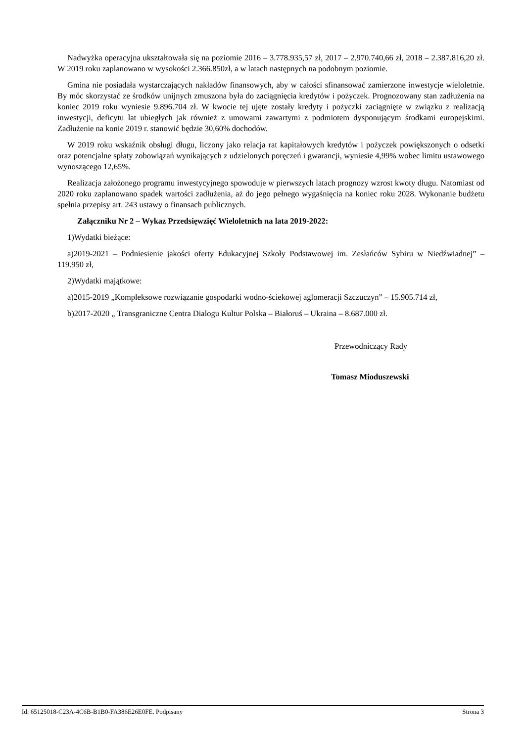Nadwyżka operacyjna ukształtowała się na poziomie 2016 – 3.778.935,57 zł, 2017 – 2.970.740,66 zł, 2018 – 2.387.816,20 zł. W 2019 roku zaplanowano w wysokości 2.366.850zł, a w latach następnych na podobnym poziomie.
Gmina nie posiadała wystarczających nakładów finansowych, aby w całości sfinansować zamierzone inwestycje wieloletnie. By móc skorzystać ze środków unijnych zmuszona była do zaciągnięcia kredytów i pożyczek. Prognozowany stan zadłużenia na koniec 2019 roku wyniesie 9.896.704 zł. W kwocie tej ujęte zostały kredyty i pożyczki zaciągnięte w związku z realizacją inwestycji, deficytu lat ubiegłych jak również z umowami zawartymi z podmiotem dysponującym środkami europejskimi. Zadłużenie na konie 2019 r. stanowić będzie 30,60% dochodów.
W 2019 roku wskaźnik obsługi długu, liczony jako relacja rat kapitałowych kredytów i pożyczek powiększonych o odsetki oraz potencjalne spłaty zobowiązań wynikających z udzielonych poręczeń i gwarancji, wyniesie 4,99% wobec limitu ustawowego wynoszącego 12,65%.
Realizacja założonego programu inwestycyjnego spowoduje w pierwszych latach prognozy wzrost kwoty długu. Natomiast od 2020 roku zaplanowano spadek wartości zadłużenia, aż do jego pełnego wygaśnięcia na koniec roku 2028. Wykonanie budżetu spełnia przepisy art. 243 ustawy o finansach publicznych.
Załączniku Nr 2 – Wykaz Przedsięwzięć Wieloletnich na lata 2019-2022:
1)Wydatki bieżące:
a)2019-2021 – Podniesienie jakości oferty Edukacyjnej Szkoły Podstawowej im. Zesłańców Sybiru w Niedźwiadnej” – 119.950 zł,
2)Wydatki majątkowe:
a)2015-2019 „Kompleksowe rozwiązanie gospodarki wodno-ściekowej aglomeracji Szczuczyn” – 15.905.714 zł,
b)2017-2020 „ Transgraniczne Centra Dialogu Kultur Polska – Białoruś – Ukraina – 8.687.000 zł.
Przewodniczący Rady
Tomasz Mioduszewski
Id: 65125018-C23A-4C6B-B1B0-FA386E26E0FE. Podpisany Strona 3